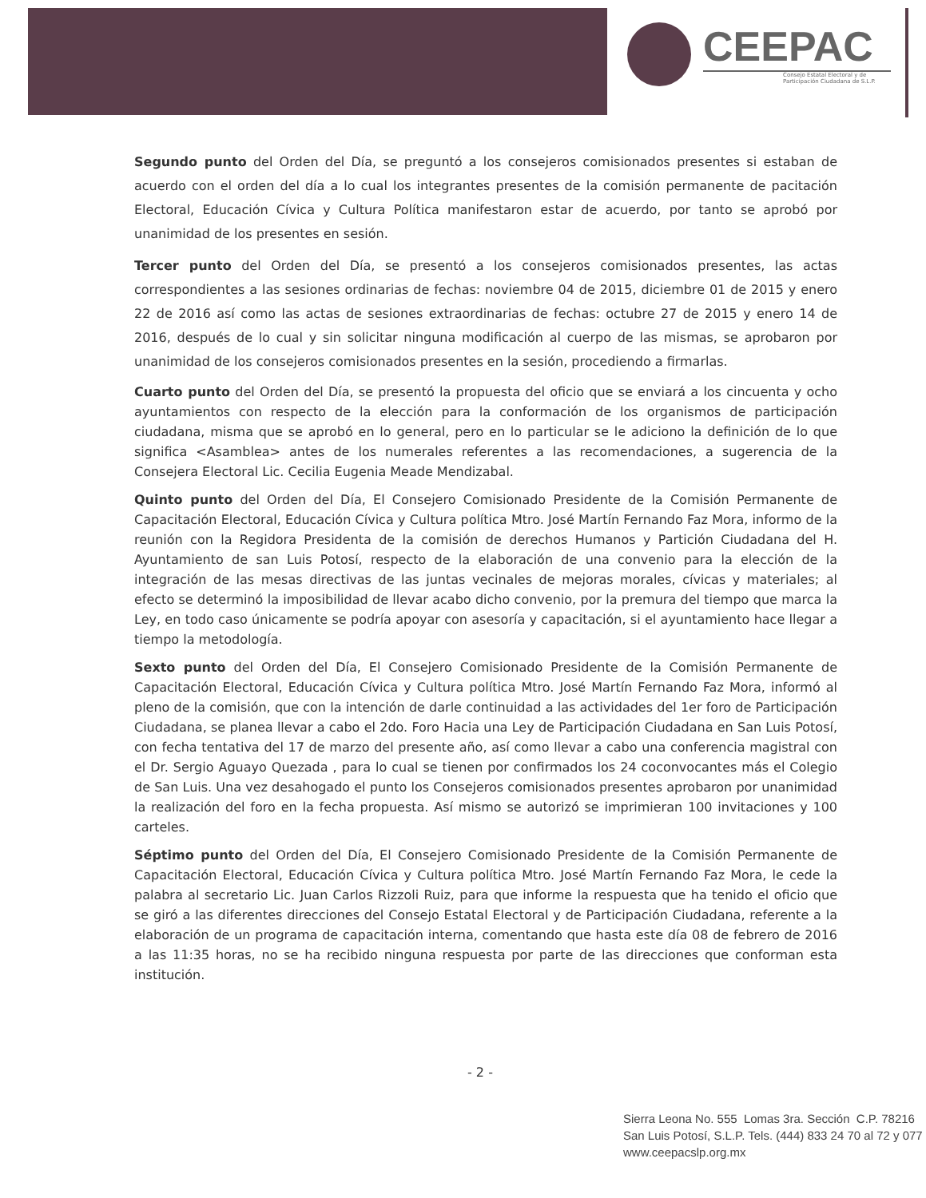CEEPAC
Consejo Estatal Electoral y de Participación Ciudadana de S.L.P.
Segundo punto del Orden del Día, se preguntó a los consejeros comisionados presentes si estaban de acuerdo con el orden del día a lo cual los integrantes presentes de la comisión permanente de pacitación Electoral, Educación Cívica y Cultura Política manifestaron estar de acuerdo, por tanto se aprobó por unanimidad de los presentes en sesión.
Tercer punto del Orden del Día, se presentó a los consejeros comisionados presentes, las actas correspondientes a las sesiones ordinarias de fechas: noviembre 04 de 2015, diciembre 01 de 2015 y enero 22 de 2016 así como las actas de sesiones extraordinarias de fechas: octubre 27 de 2015 y enero 14 de 2016, después de lo cual y sin solicitar ninguna modificación al cuerpo de las mismas, se aprobaron por unanimidad de los consejeros comisionados presentes en la sesión, procediendo a firmarlas.
Cuarto punto del Orden del Día, se presentó la propuesta del oficio que se enviará a los cincuenta y ocho ayuntamientos con respecto de la elección para la conformación de los organismos de participación ciudadana, misma que se aprobó en lo general, pero en lo particular se le adiciono la definición de lo que significa <Asamblea> antes de los numerales referentes a las recomendaciones, a sugerencia de la Consejera Electoral Lic. Cecilia Eugenia Meade Mendizabal.
Quinto punto del Orden del Día, El Consejero Comisionado Presidente de la Comisión Permanente de Capacitación Electoral, Educación Cívica y Cultura política Mtro. José Martín Fernando Faz Mora, informo de la reunión con la Regidora Presidenta de la comisión de derechos Humanos y Partición Ciudadana del H. Ayuntamiento de san Luis Potosí, respecto de la elaboración de una convenio para la elección de la integración de las mesas directivas de las juntas vecinales de mejoras morales, cívicas y materiales; al efecto se determinó la imposibilidad de llevar acabo dicho convenio, por la premura del tiempo que marca la Ley, en todo caso únicamente se podría apoyar con asesoría y capacitación, si el ayuntamiento hace llegar a tiempo la metodología.
Sexto punto del Orden del Día, El Consejero Comisionado Presidente de la Comisión Permanente de Capacitación Electoral, Educación Cívica y Cultura política Mtro. José Martín Fernando Faz Mora, informó al pleno de la comisión, que con la intención de darle continuidad a las actividades del 1er foro de Participación Ciudadana, se planea llevar a cabo el 2do. Foro Hacia una Ley de Participación Ciudadana en San Luis Potosí, con fecha tentativa del 17 de marzo del presente año, así como llevar a cabo una conferencia magistral con el Dr. Sergio Aguayo Quezada , para lo cual se tienen por confirmados los 24 coconvocantes más el Colegio de San Luis. Una vez desahogado el punto los Consejeros comisionados presentes aprobaron por unanimidad la realización del foro en la fecha propuesta. Así mismo se autorizó se imprimieran 100 invitaciones y 100 carteles.
Séptimo punto del Orden del Día, El Consejero Comisionado Presidente de la Comisión Permanente de Capacitación Electoral, Educación Cívica y Cultura política Mtro. José Martín Fernando Faz Mora, le cede la palabra al secretario Lic. Juan Carlos Rizzoli Ruiz, para que informe la respuesta que ha tenido el oficio que se giró a las diferentes direcciones del Consejo Estatal Electoral y de Participación Ciudadana, referente a la elaboración de un programa de capacitación interna, comentando que hasta este día 08 de febrero de 2016 a las 11:35 horas, no se ha recibido ninguna respuesta por parte de las direcciones que conforman esta institución.
- 2 -
Sierra Leona No. 555 Lomas 3ra. Sección C.P. 78216
San Luis Potosí, S.L.P. Tels. (444) 833 24 70 al 72 y 077
www.ceepacslp.org.mx